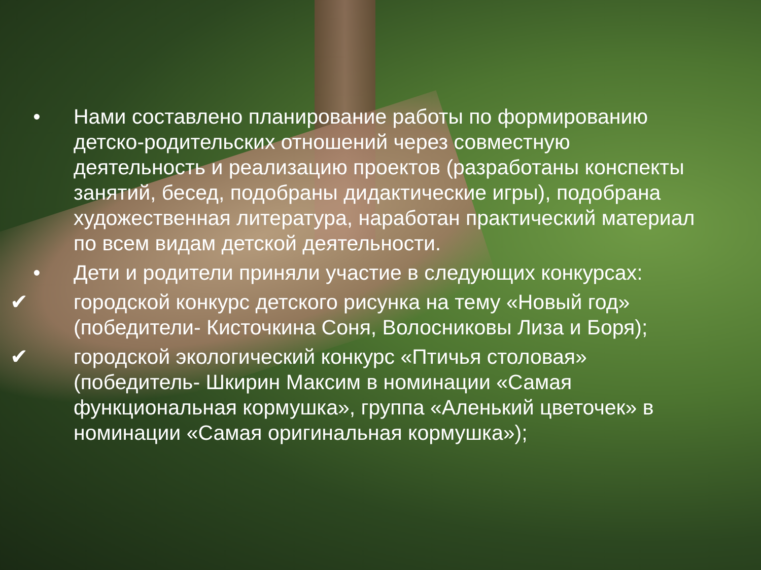• Нами составлено планирование работы по формированию детско-родительских отношений через совместную деятельность и реализацию проектов (разработаны конспекты занятий, бесед, подобраны дидактические игры), подобрана художественная литература, наработан практический материал по всем видам детской деятельности.
• Дети и родители приняли участие в следующих конкурсах:
✔ городской конкурс детского рисунка на тему «Новый год» (победители- Кисточкина Соня, Волосниковы Лиза и Боря);
✔ городской экологический конкурс «Птичья столовая» (победитель- Шкирин Максим в номинации «Самая функциональная кормушка», группа «Аленький цветочек» в номинации «Самая оригинальная кормушка»);